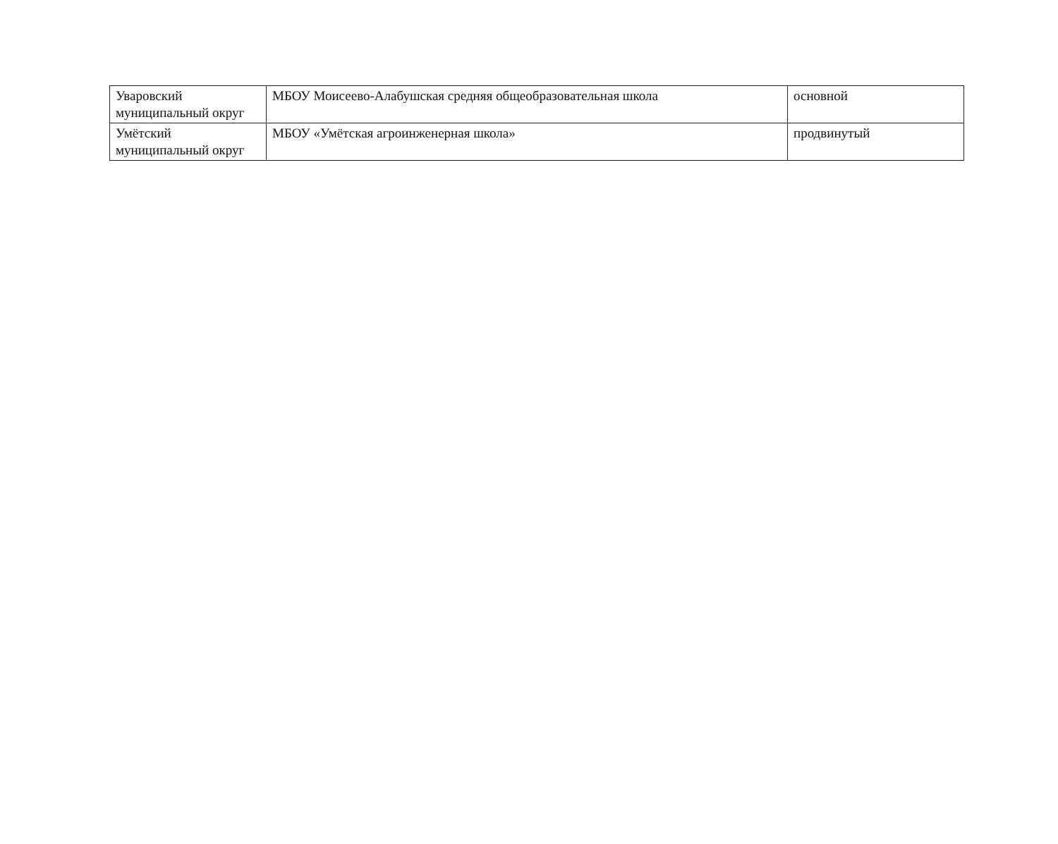| Уваровский муниципальный округ | МБОУ Моисеево-Алабушская средняя общеобразовательная школа | основной |
| Умётский муниципальный округ | МБОУ «Умётская агроинженерная школа» | продвинутый |